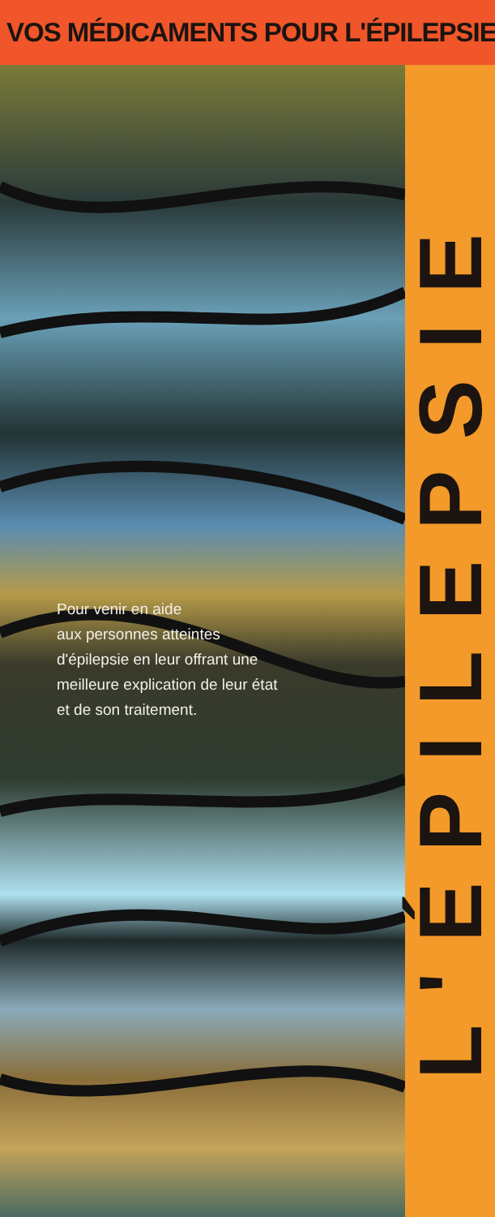VOS MÉDICAMENTS POUR L'ÉPILEPSIE
Pour venir en aide
aux personnes atteintes
d'épilepsie en leur offrant une
meilleure explication de leur état
et de son traitement.
L'ÉPILEPSIE